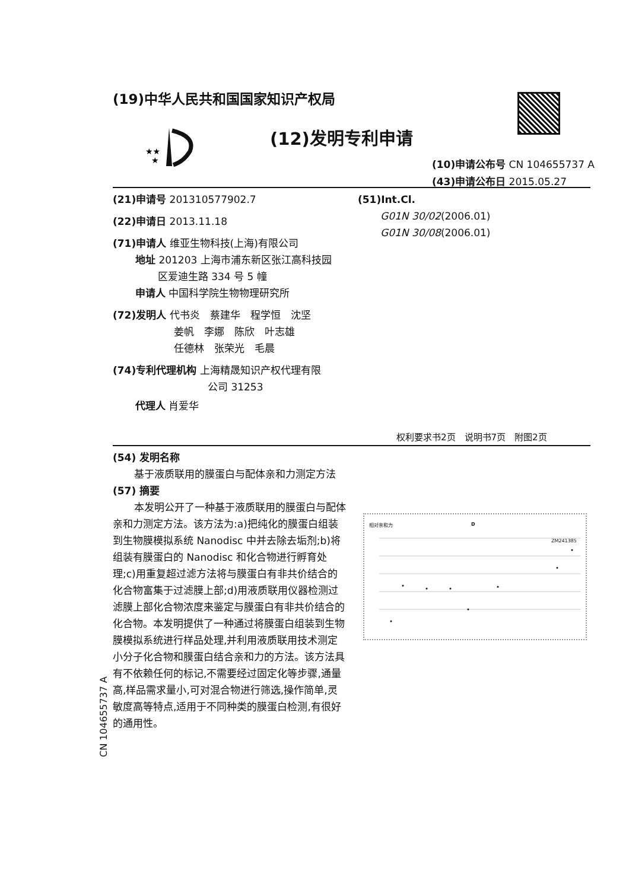(19)中华人民共和国国家知识产权局
★★
★
(12)发明专利申请
(10)申请公布号 CN 104655737 A
(43)申请公布日 2015.05.27
(21)申请号 201310577902.7
(22)申请日 2013.11.18
(71)申请人 维亚生物科技(上海)有限公司
地址 201203 上海市浦东新区张江高科技园
区爱迪生路 334 号 5 幢
申请人 中国科学院生物物理研究所
(72)发明人 代书炎　蔡建华　程学恒　沈坚
姜帆　李娜　陈欣　叶志雄
任德林　张荣光　毛晨
(74)专利代理机构 上海精晟知识产权代理有限
公司 31253
代理人 肖爱华
(51)Int.Cl.
G01N 30/02(2006.01)
G01N 30/08(2006.01)
权利要求书2页　说明书7页　附图2页
(54) 发明名称
基于液质联用的膜蛋白与配体亲和力测定方法
(57) 摘要
本发明公开了一种基于液质联用的膜蛋白与配体亲和力测定方法。该方法为:a)把纯化的膜蛋白组装到生物膜模拟系统 Nanodisc 中并去除去垢剂;b)将组装有膜蛋白的 Nanodisc 和化合物进行孵育处理;c)用重复超过滤方法将与膜蛋白有非共价结合的化合物富集于过滤膜上部;d)用液质联用仪器检测过滤膜上部化合物浓度来鉴定与膜蛋白有非共价结合的化合物。本发明提供了一种通过将膜蛋白组装到生物膜模拟系统进行样品处理,并利用液质联用技术测定小分子化合物和膜蛋白结合亲和力的方法。该方法具有不依赖任何的标记,不需要经过固定化等步骤,通量高,样品需求量小,可对混合物进行筛选,操作简单,灵敏度高等特点,适用于不同种类的膜蛋白检测,有很好的通用性。
相对亲和力 D
ZM241385
CN 104655737 A